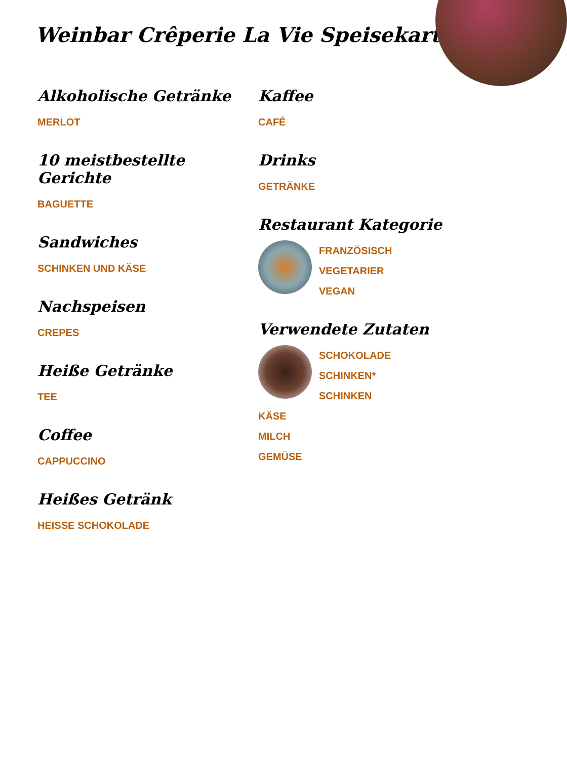Weinbar Crêperie La Vie Speisekarte
Alkoholische Getränke
MERLOT
10 meistbestellte Gerichte
BAGUETTE
Sandwiches
SCHINKEN UND KÄSE
Nachspeisen
CREPES
Heiße Getränke
TEE
Coffee
CAPPUCCINO
Heißes Getränk
HEISSE SCHOKOLADE
Kaffee
CAFÉ
Drinks
GETRÄNKE
Restaurant Kategorie
FRANZÖSISCH
VEGETARIER
VEGAN
Verwendete Zutaten
SCHOKOLADE
SCHINKEN*
SCHINKEN
KÄSE
MILCH
GEMÜSE